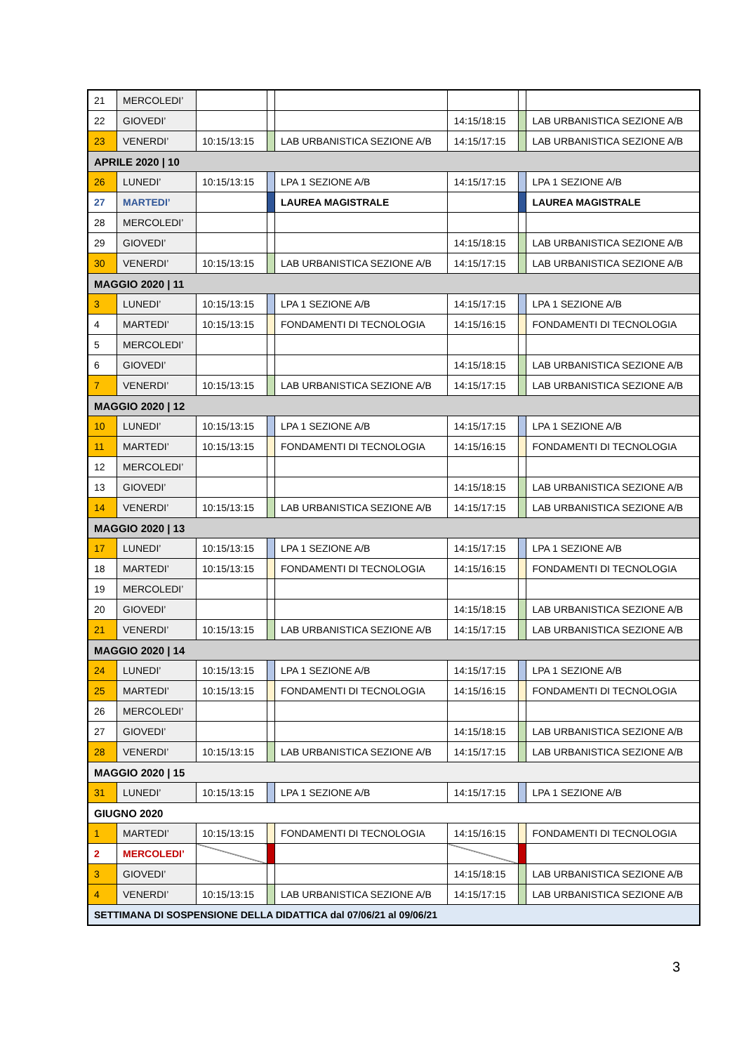| 21 | MERCOLEDI’ | | | | | | |
| 22 | GIOVEDI’ | | | | 14:15/18:15 | | LAB URBANISTICA SEZIONE A/B |
| 23 | VENERDI’ | 10:15/13:15 | | LAB URBANISTICA SEZIONE A/B | 14:15/17:15 | | LAB URBANISTICA SEZIONE A/B |
| APRILE 2020 / 10 | | | | | | | |
| 26 | LUNEDI’ | 10:15/13:15 | | LPA 1 SEZIONE A/B | 14:15/17:15 | | LPA 1 SEZIONE A/B |
| 27 | MARTEDI’ | | | LAUREA MAGISTRALE | | | LAUREA MAGISTRALE |
| 28 | MERCOLEDI’ | | | | | | |
| 29 | GIOVEDI’ | | | | 14:15/18:15 | | LAB URBANISTICA SEZIONE A/B |
| 30 | VENERDI’ | 10:15/13:15 | | LAB URBANISTICA SEZIONE A/B | 14:15/17:15 | | LAB URBANISTICA SEZIONE A/B |
| MAGGIO 2020 / 11 | | | | | | | |
| 3 | LUNEDI’ | 10:15/13:15 | | LPA 1 SEZIONE A/B | 14:15/17:15 | | LPA 1 SEZIONE A/B |
| 4 | MARTEDI’ | 10:15/13:15 | | FONDAMENTI DI TECNOLOGIA | 14:15/16:15 | | FONDAMENTI DI TECNOLOGIA |
| 5 | MERCOLEDI’ | | | | | | |
| 6 | GIOVEDI’ | | | | 14:15/18:15 | | LAB URBANISTICA SEZIONE A/B |
| 7 | VENERDI’ | 10:15/13:15 | | LAB URBANISTICA SEZIONE A/B | 14:15/17:15 | | LAB URBANISTICA SEZIONE A/B |
| MAGGIO 2020 / 12 | | | | | | | |
| 10 | LUNEDI’ | 10:15/13:15 | | LPA 1 SEZIONE A/B | 14:15/17:15 | | LPA 1 SEZIONE A/B |
| 11 | MARTEDI’ | 10:15/13:15 | | FONDAMENTI DI TECNOLOGIA | 14:15/16:15 | | FONDAMENTI DI TECNOLOGIA |
| 12 | MERCOLEDI’ | | | | | | |
| 13 | GIOVEDI’ | | | | 14:15/18:15 | | LAB URBANISTICA SEZIONE A/B |
| 14 | VENERDI’ | 10:15/13:15 | | LAB URBANISTICA SEZIONE A/B | 14:15/17:15 | | LAB URBANISTICA SEZIONE A/B |
| MAGGIO 2020 / 13 | | | | | | | |
| 17 | LUNEDI’ | 10:15/13:15 | | LPA 1 SEZIONE A/B | 14:15/17:15 | | LPA 1 SEZIONE A/B |
| 18 | MARTEDI’ | 10:15/13:15 | | FONDAMENTI DI TECNOLOGIA | 14:15/16:15 | | FONDAMENTI DI TECNOLOGIA |
| 19 | MERCOLEDI’ | | | | | | |
| 20 | GIOVEDI’ | | | | 14:15/18:15 | | LAB URBANISTICA SEZIONE A/B |
| 21 | VENERDI’ | 10:15/13:15 | | LAB URBANISTICA SEZIONE A/B | 14:15/17:15 | | LAB URBANISTICA SEZIONE A/B |
| MAGGIO 2020 / 14 | | | | | | | |
| 24 | LUNEDI’ | 10:15/13:15 | | LPA 1 SEZIONE A/B | 14:15/17:15 | | LPA 1 SEZIONE A/B |
| 25 | MARTEDI’ | 10:15/13:15 | | FONDAMENTI DI TECNOLOGIA | 14:15/16:15 | | FONDAMENTI DI TECNOLOGIA |
| 26 | MERCOLEDI’ | | | | | | |
| 27 | GIOVEDI’ | | | | 14:15/18:15 | | LAB URBANISTICA SEZIONE A/B |
| 28 | VENERDI’ | 10:15/13:15 | | LAB URBANISTICA SEZIONE A/B | 14:15/17:15 | | LAB URBANISTICA SEZIONE A/B |
| MAGGIO 2020 / 15 | | | | | | | |
| 31 | LUNEDI’ | 10:15/13:15 | | LPA 1 SEZIONE A/B | 14:15/17:15 | | LPA 1 SEZIONE A/B |
| GIUGNO 2020 | | | | | | | |
| 1 | MARTEDI’ | 10:15/13:15 | | FONDAMENTI DI TECNOLOGIA | 14:15/16:15 | | FONDAMENTI DI TECNOLOGIA |
| 2 | MERCOLEDI’ | | | | | | |
| 3 | GIOVEDI’ | | | | 14:15/18:15 | | LAB URBANISTICA SEZIONE A/B |
| 4 | VENERDI’ | 10:15/13:15 | | LAB URBANISTICA SEZIONE A/B | 14:15/17:15 | | LAB URBANISTICA SEZIONE A/B |
| SETTIMANA DI SOSPENSIONE DELLA DIDATTICA dal 07/06/21 al 09/06/21 | | | | | | | |
3